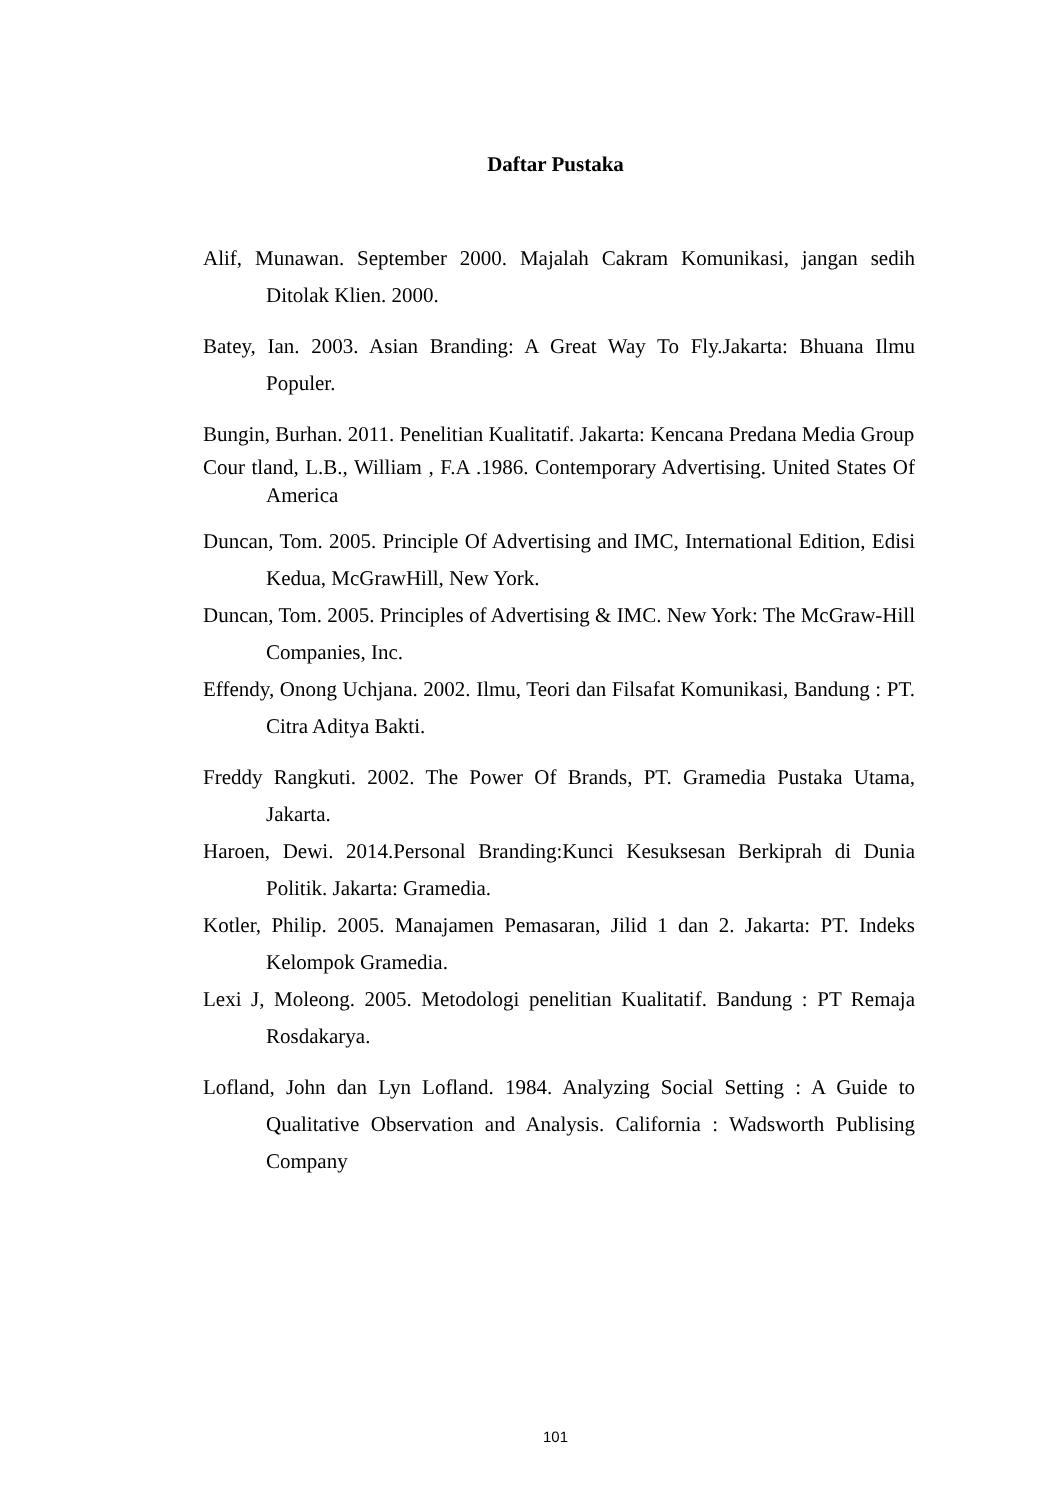Daftar Pustaka
Alif, Munawan. September 2000. Majalah Cakram Komunikasi, jangan sedih Ditolak Klien. 2000.
Batey, Ian. 2003. Asian Branding: A Great Way To Fly.Jakarta: Bhuana Ilmu Populer.
Bungin, Burhan. 2011. Penelitian Kualitatif. Jakarta: Kencana Predana Media Group
Cour tland, L.B., William , F.A .1986. Contemporary Advertising. United States Of America
Duncan, Tom. 2005. Principle Of Advertising and IMC, International Edition, Edisi Kedua, McGrawHill, New York.
Duncan, Tom. 2005. Principles of Advertising & IMC. New York: The McGraw-Hill Companies, Inc.
Effendy, Onong Uchjana. 2002. Ilmu, Teori dan Filsafat Komunikasi, Bandung : PT. Citra Aditya Bakti.
Freddy Rangkuti. 2002. The Power Of Brands, PT. Gramedia Pustaka Utama, Jakarta.
Haroen, Dewi. 2014.Personal Branding:Kunci Kesuksesan Berkiprah di Dunia Politik. Jakarta: Gramedia.
Kotler, Philip. 2005. Manajamen Pemasaran, Jilid 1 dan 2. Jakarta: PT. Indeks Kelompok Gramedia.
Lexi J, Moleong. 2005. Metodologi penelitian Kualitatif. Bandung : PT Remaja Rosdakarya.
Lofland, John dan Lyn Lofland. 1984. Analyzing Social Setting : A Guide to Qualitative Observation and Analysis. California : Wadsworth Publising Company
101